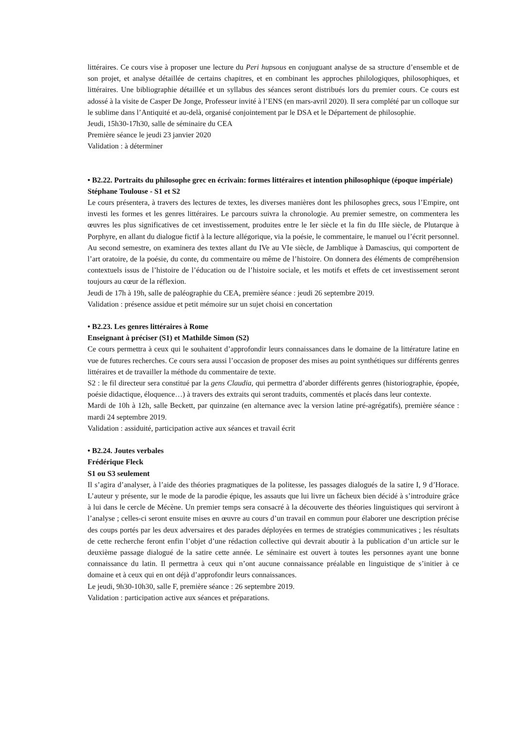littéraires. Ce cours vise à proposer une lecture du Peri hupsous en conjuguant analyse de sa structure d’ensemble et de son projet, et analyse détaillée de certains chapitres, et en combinant les approches philologiques, philosophiques, et littéraires. Une bibliographie détaillée et un syllabus des séances seront distribués lors du premier cours. Ce cours est adossé à la visite de Casper De Jonge, Professeur invité à l’ENS (en mars-avril 2020). Il sera complété par un colloque sur le sublime dans l’Antiquité et au-delà, organisé conjointement par le DSA et le Département de philosophie.
Jeudi, 15h30-17h30, salle de séminaire du CEA
Première séance le jeudi 23 janvier 2020
Validation : à déterminer
• B2.22. Portraits du philosophe grec en écrivain: formes littéraires et intention philosophique (époque impériale)
Stéphane Toulouse - S1 et S2
Le cours présentera, à travers des lectures de textes, les diverses manières dont les philosophes grecs, sous l’Empire, ont investi les formes et les genres littéraires. Le parcours suivra la chronologie. Au premier semestre, on commentera les œuvres les plus significatives de cet investissement, produites entre le Ier siècle et la fin du IIIe siècle, de Plutarque à Porphyre, en allant du dialogue fictif à la lecture allégorique, via la poésie, le commentaire, le manuel ou l’écrit personnel. Au second semestre, on examinera des textes allant du IVe au VIe siècle, de Jamblique à Damascius, qui comportent de l’art oratoire, de la poésie, du conte, du commentaire ou même de l’histoire. On donnera des éléments de compréhension contextuels issus de l’histoire de l’éducation ou de l’histoire sociale, et les motifs et effets de cet investissement seront toujours au cœur de la réflexion.
Jeudi de 17h à 19h, salle de paléographie du CEA, première séance : jeudi 26 septembre 2019.
Validation : présence assidue et petit mémoire sur un sujet choisi en concertation
• B2.23. Les genres littéraires à Rome
Enseignant à préciser (S1) et Mathilde Simon (S2)
Ce cours permettra à ceux qui le souhaitent d’approfondir leurs connaissances dans le domaine de la littérature latine en vue de futures recherches. Ce cours sera aussi l’occasion de proposer des mises au point synthétiques sur différents genres littéraires et de travailler la méthode du commentaire de texte.
S2 : le fil directeur sera constitué par la gens Claudia, qui permettra d’aborder différents genres (historiographie, épopée, poésie didactique, éloquence…) à travers des extraits qui seront traduits, commentés et placés dans leur contexte.
Mardi de 10h à 12h, salle Beckett, par quinzaine (en alternance avec la version latine pré-agrégatifs), première séance : mardi 24 septembre 2019.
Validation : assiduité, participation active aux séances et travail écrit
• B2.24. Joutes verbales
Frédérique Fleck
S1 ou S3 seulement
Il s’agira d’analyser, à l’aide des théories pragmatiques de la politesse, les passages dialogués de la satire I, 9 d’Horace. L’auteur y présente, sur le mode de la parodie épique, les assauts que lui livre un fâcheux bien décidé à s’introduire grâce à lui dans le cercle de Mécène. Un premier temps sera consacré à la découverte des théories linguistiques qui serviront à l’analyse ; celles-ci seront ensuite mises en œuvre au cours d’un travail en commun pour élaborer une description précise des coups portés par les deux adversaires et des parades déployées en termes de stratégies communicatives ; les résultats de cette recherche feront enfin l’objet d’une rédaction collective qui devrait aboutir à la publication d’un article sur le deuxième passage dialogué de la satire cette année. Le séminaire est ouvert à toutes les personnes ayant une bonne connaissance du latin. Il permettra à ceux qui n’ont aucune connaissance préalable en linguistique de s’initier à ce domaine et à ceux qui en ont déjà d’approfondir leurs connaissances.
Le jeudi, 9h30-10h30, salle F, première séance : 26 septembre 2019.
Validation : participation active aux séances et préparations.